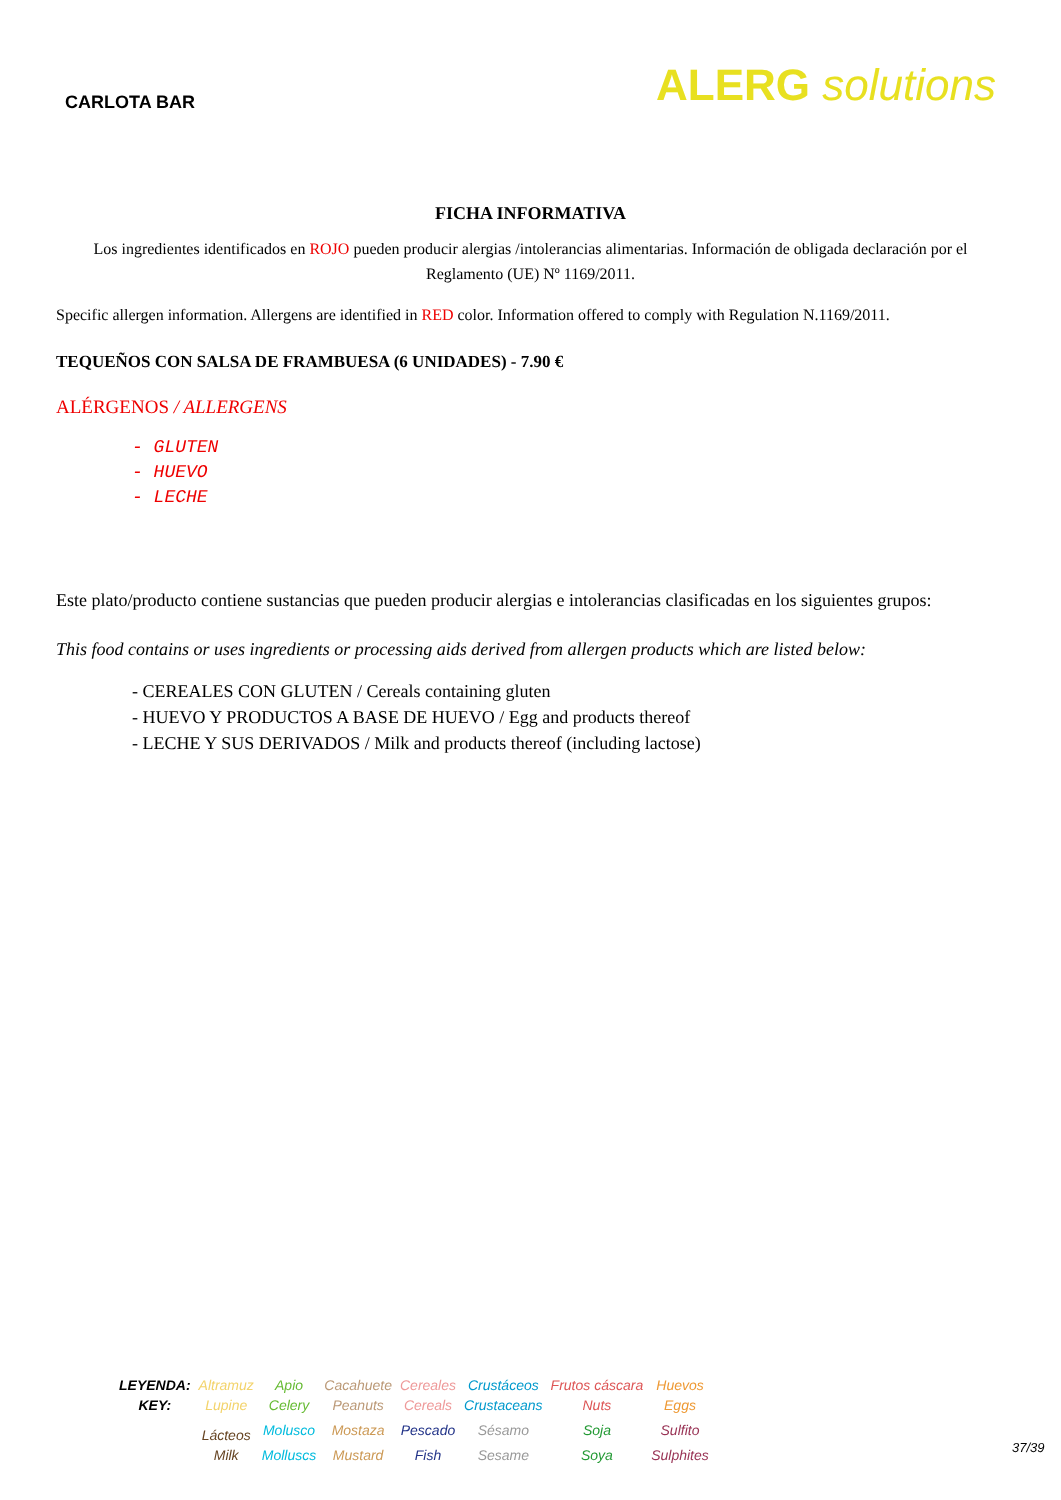CARLOTA BAR
ALERG solutions
FICHA INFORMATIVA
Los ingredientes identificados en ROJO pueden producir alergias /intolerancias alimentarias. Información de obligada declaración por el Reglamento (UE) Nº 1169/2011.
Specific allergen information. Allergens are identified in RED color. Information offered to comply with Regulation N.1169/2011.
TEQUEÑOS CON SALSA DE FRAMBUESA (6 UNIDADES) - 7.90 €
ALÉRGENOS / ALLERGENS
- GLUTEN
- HUEVO
- LECHE
Este plato/producto contiene sustancias que pueden producir alergias e intolerancias clasificadas en los siguientes grupos:
This food contains or uses ingredients or processing aids derived from allergen products which are listed below:
- CEREALES CON GLUTEN / Cereals containing gluten
- HUEVO Y PRODUCTOS A BASE DE HUEVO / Egg and products thereof
- LECHE Y SUS DERIVADOS / Milk and products thereof (including lactose)
| LEYENDA: | Altramuz | Apio | Cacahuete | Cereales | Crustáceos | Frutos cáscara | Huevos |
| KEY: | Lupine | Celery | Peanuts | Cereals | Crustaceans | Nuts | Eggs |
| | Lácteos | Molusco | Mostaza | Pescado | Sésamo | Soja | Sulfito |
| | Milk | Molluscs | Mustard | Fish | Sesame | Soya | Sulphites |
37/39